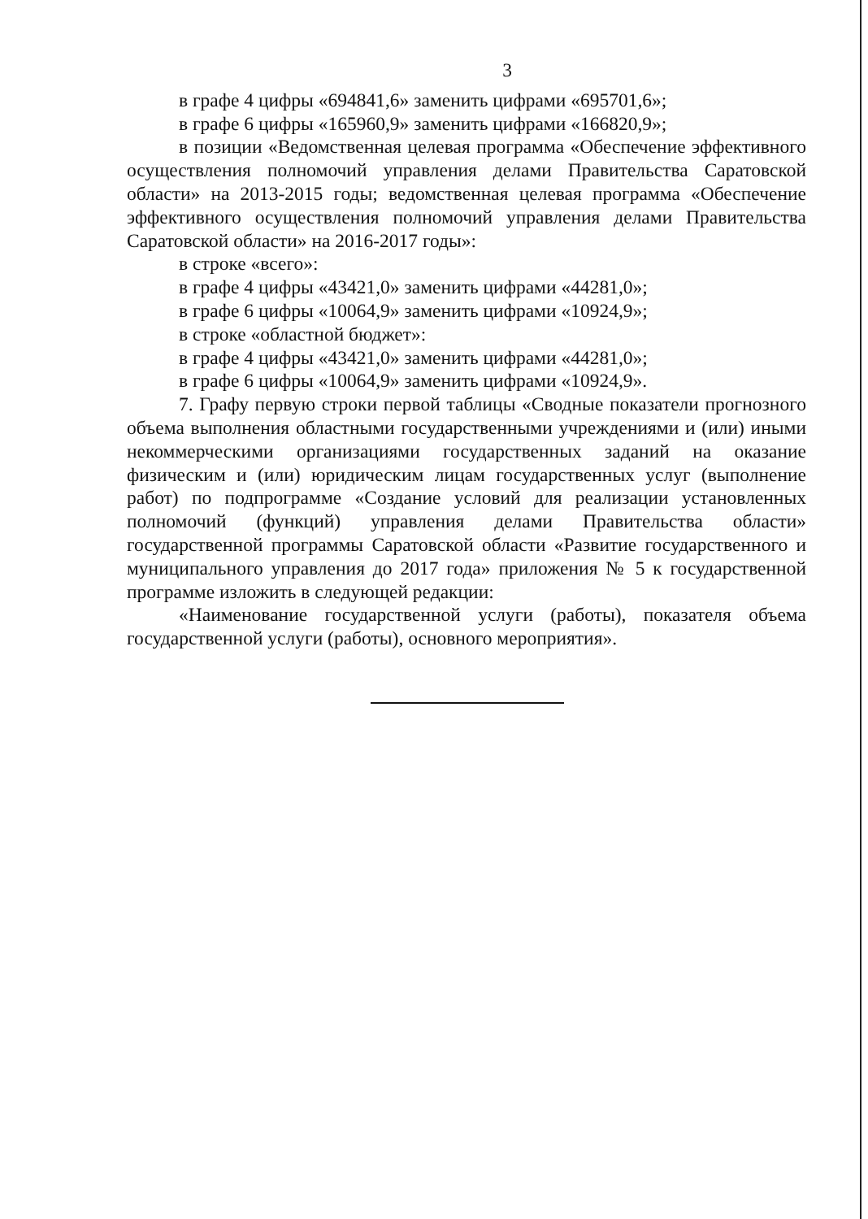3
в графе 4 цифры «694841,6» заменить цифрами «695701,6»;
в графе 6 цифры «165960,9» заменить цифрами «166820,9»;
в позиции «Ведомственная целевая программа «Обеспечение эффективного осуществления полномочий управления делами Правительства Саратовской области» на 2013-2015 годы; ведомственная целевая программа «Обеспечение эффективного осуществления полномочий управления делами Правительства Саратовской области» на 2016-2017 годы»:
в строке «всего»:
в графе 4 цифры «43421,0» заменить цифрами «44281,0»;
в графе 6 цифры «10064,9» заменить цифрами «10924,9»;
в строке «областной бюджет»:
в графе 4 цифры «43421,0» заменить цифрами «44281,0»;
в графе 6 цифры «10064,9» заменить цифрами «10924,9».
7. Графу первую строки первой таблицы «Сводные показатели прогнозного объема выполнения областными государственными учреждениями и (или) иными некоммерческими организациями государственных заданий на оказание физическим и (или) юридическим лицам государственных услуг (выполнение работ) по подпрограмме «Создание условий для реализации установленных полномочий (функций) управления делами Правительства области» государственной программы Саратовской области «Развитие государственного и муниципального управления до 2017 года» приложения № 5 к государственной программе изложить в следующей редакции:
«Наименование государственной услуги (работы), показателя объема государственной услуги (работы), основного мероприятия».